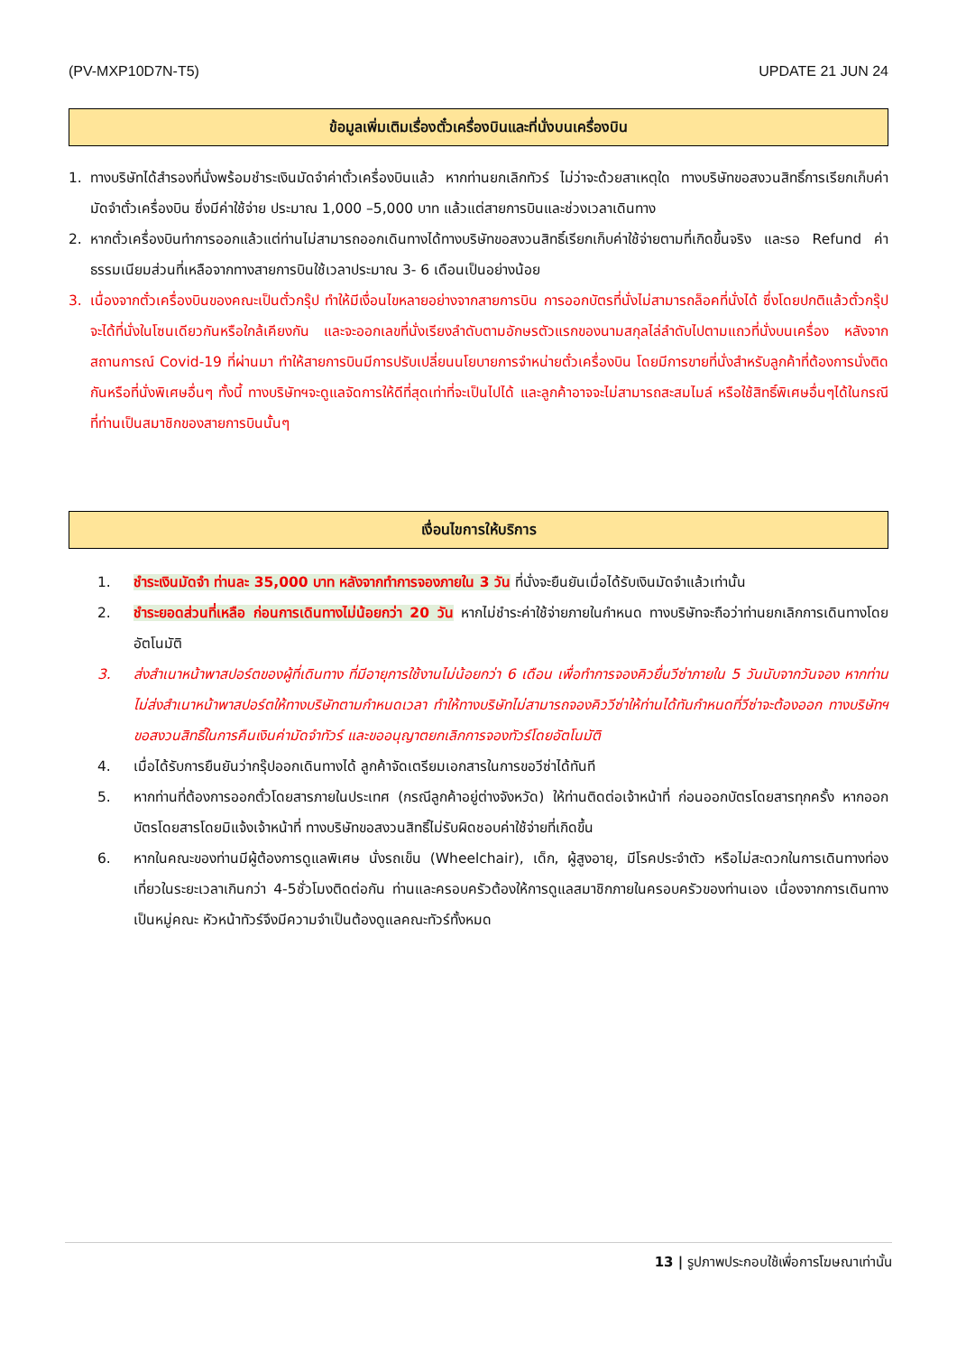(PV-MXP10D7N-T5) UPDATE 21 JUN 24
ข้อมูลเพิ่มเติมเรื่องตั๋วเครื่องบินและที่นั่งบนเครื่องบิน
1. ทางบริษัทได้สำรองที่นั่งพร้อมชำระเงินมัดจำค่าตั๋วเครื่องบินแล้ว หากท่านยกเลิกทัวร์ ไม่ว่าจะด้วยสาเหตุใด ทางบริษัทขอสงวนสิทธิ์การเรียกเก็บค่ามัดจำตั๋วเครื่องบิน ซึ่งมีค่าใช้จ่าย ประมาณ 1,000 –5,000 บาท แล้วแต่สายการบินและช่วงเวลาเดินทาง
2. หากตั๋วเครื่องบินทำการออกแล้วแต่ท่านไม่สามารถออกเดินทางได้ทางบริษัทขอสงวนสิทธิ์เรียกเก็บค่าใช้จ่ายตามที่เกิดขึ้นจริง และรอ Refund ค่าธรรมเนียมส่วนที่เหลือจากทางสายการบินใช้เวลาประมาณ 3- 6 เดือนเป็นอย่างน้อย
3. เนื่องจากตั๋วเครื่องบินของคณะเป็นตั๋วกรุ๊ป ทำให้มีเงื่อนไขหลายอย่างจากสายการบิน การออกบัตรที่นั่งไม่สามารถล็อคที่นั่งได้ ซึ่งโดยปกติแล้วตั๋วกรุ๊ปจะได้ที่นั่งในโซนเดียวกันหรือใกล้เคียงกัน และจะออกเลขที่นั่งเรียงลำดับตามอักษรตัวแรกของนามสกุลไล่ลำดับไปตามแถวที่นั่งบนเครื่อง หลังจากสถานการณ์ Covid-19 ที่ผ่านมา ทำให้สายการบินมีการปรับเปลี่ยนนโยบายการจำหน่ายตั๋วเครื่องบิน โดยมีการขายที่นั่งสำหรับลูกค้าที่ต้องการนั่งติดกันหรือที่นั่งพิเศษอื่นๆ ทั้งนี้ ทางบริษัทฯจะดูแลจัดการให้ดีที่สุดเท่าที่จะเป็นไปได้ และลูกค้าอาจจะไม่สามารถสะสมไมล์ หรือใช้สิทธิ์พิเศษอื่นๆได้ในกรณีที่ท่านเป็นสมาชิกของสายการบินนั้นๆ
เงื่อนไขการให้บริการ
1. ชำระเงินมัดจำ ท่านละ 35,000 บาท หลังจากทำการจองภายใน 3 วัน ที่นั่งจะยืนยันเมื่อได้รับเงินมัดจำแล้วเท่านั้น
2. ชำระยอดส่วนที่เหลือ ก่อนการเดินทางไม่น้อยกว่า 20 วัน หากไม่ชำระค่าใช้จ่ายภายในกำหนด ทางบริษัทจะถือว่าท่านยกเลิกการเดินทางโดยอัตโนมัติ
3. ส่งสำเนาหน้าพาสปอร์ตของผู้ที่เดินทาง ที่มีอายุการใช้งานไม่น้อยกว่า 6 เดือน เพื่อทำการจองคิวยื่นวีซ่าภายใน 5 วันนับจากวันจอง หากท่านไม่ส่งสำเนาหน้าพาสปอร์ตให้ทางบริษัทตามกำหนดเวลา ทำให้ทางบริษัทไม่สามารถจองคิววีซ่าให้ท่านได้ทันกำหนดที่วีซ่าจะต้องออก ทางบริษัทฯขอสงวนสิทธิ์ในการคืนเงินค่ามัดจำทัวร์ และขออนุญาตยกเลิกการจองทัวร์โดยอัตโนมัติ
4. เมื่อได้รับการยืนยันว่ากรุ๊ปออกเดินทางได้ ลูกค้าจัดเตรียมเอกสารในการขอวีซ่าได้ทันที
5. หากท่านที่ต้องการออกตั๋วโดยสารภายในประเทศ (กรณีลูกค้าอยู่ต่างจังหวัด) ให้ท่านติดต่อเจ้าหน้าที่ ก่อนออกบัตรโดยสารทุกครั้ง หากออกบัตรโดยสารโดยมิแจ้งเจ้าหน้าที่ ทางบริษัทขอสงวนสิทธิ์ไม่รับผิดชอบค่าใช้จ่ายที่เกิดขึ้น
6. หากในคณะของท่านมีผู้ต้องการดูแลพิเศษ นั่งรถเข็น (Wheelchair), เด็ก, ผู้สูงอายุ, มีโรคประจำตัว หรือไม่สะดวกในการเดินทางท่องเที่ยวในระยะเวลาเกินกว่า 4-5ชั่วโมงติดต่อกัน ท่านและครอบครัวต้องให้การดูแลสมาชิกภายในครอบครัวของท่านเอง เนื่องจากการเดินทางเป็นหมู่คณะ หัวหน้าทัวร์จึงมีความจำเป็นต้องดูแลคณะทัวร์ทั้งหมด
13 | รูปภาพประกอบใช้เพื่อการโฆษณาเท่านั้น